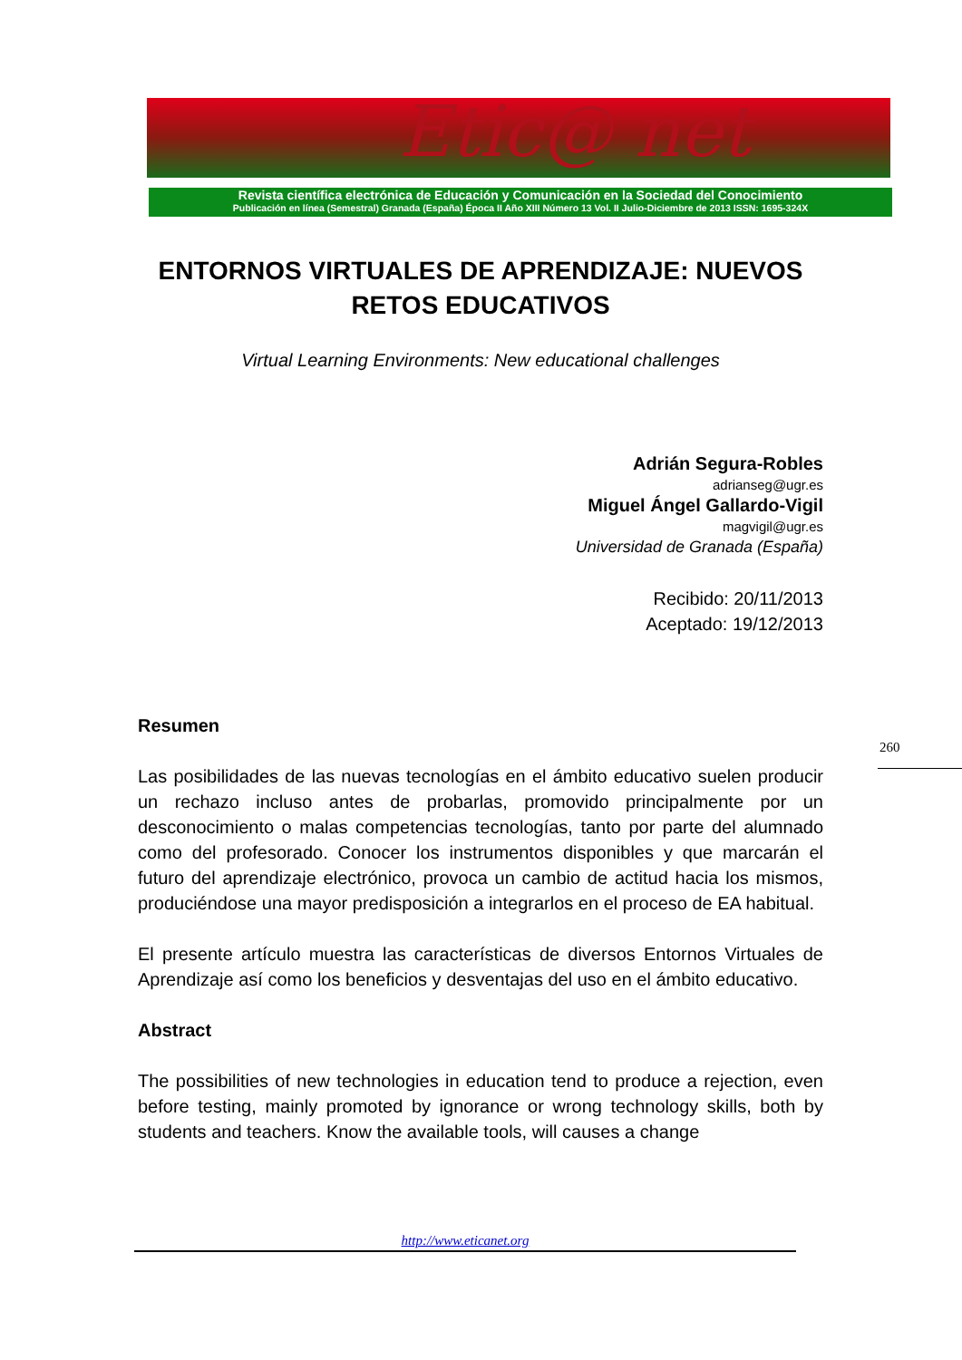Etic@ net
Revista científica electrónica de Educación y Comunicación en la Sociedad del Conocimiento
Publicación en línea (Semestral) Granada (España) Época II Año XIII Número 13 Vol. II Julio-Diciembre de 2013 ISSN: 1695-324X
ENTORNOS VIRTUALES DE APRENDIZAJE: NUEVOS RETOS EDUCATIVOS
Virtual Learning Environments: New educational challenges
Adrián Segura-Robles
adrianseg@ugr.es
Miguel Ángel Gallardo-Vigil
magvigil@ugr.es
Universidad de Granada (España)
Recibido: 20/11/2013
Aceptado: 19/12/2013
Resumen
Las posibilidades de las nuevas tecnologías en el ámbito educativo suelen producir un rechazo incluso antes de probarlas, promovido principalmente por un desconocimiento o malas competencias tecnologías, tanto por parte del alumnado como del profesorado. Conocer los instrumentos disponibles y que marcarán el futuro del aprendizaje electrónico, provoca un cambio de actitud hacia los mismos, produciéndose una mayor predisposición a integrarlos en el proceso de EA habitual.
El presente artículo muestra las características de diversos Entornos Virtuales de Aprendizaje así como los beneficios y desventajas del uso en el ámbito educativo.
Abstract
The possibilities of new technologies in education tend to produce a rejection, even before testing, mainly promoted by ignorance or wrong technology skills, both by students and teachers. Know the available tools, will causes a change
260
http://www.eticanet.org